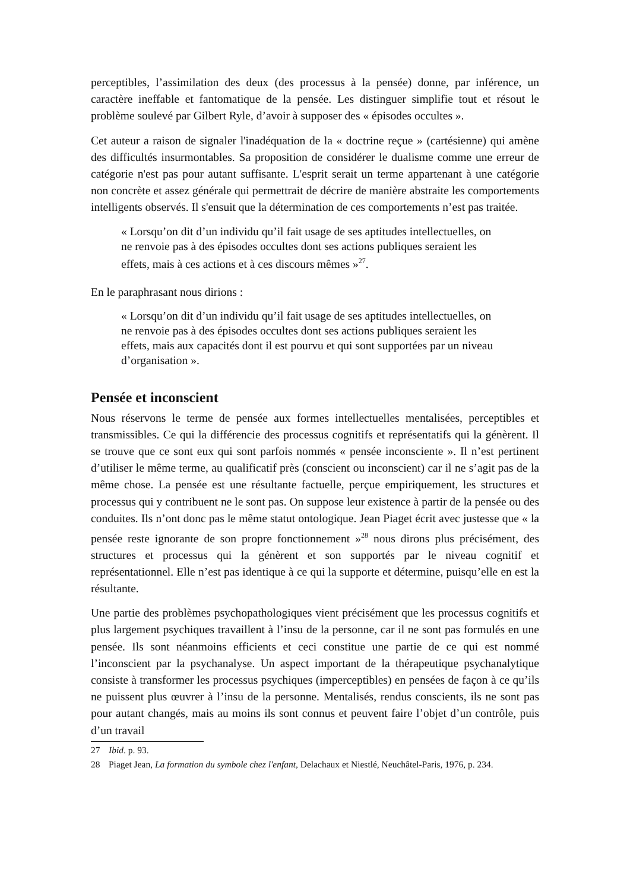perceptibles, l’assimilation des deux (des processus à la pensée) donne, par inférence, un caractère ineffable et fantomatique de la pensée. Les distinguer simplifie tout et résout le problème soulevé par Gilbert Ryle, d’avoir à supposer des « épisodes occultes ».
Cet auteur a raison de signaler l'inadéquation de la « doctrine reçue » (cartésienne) qui amène des difficultés insurmontables. Sa proposition de considérer le dualisme comme une erreur de catégorie n'est pas pour autant suffisante. L'esprit serait un terme appartenant à une catégorie non concrète et assez générale qui permettrait de décrire de manière abstraite les comportements intelligents observés. Il s'ensuit que la détermination de ces comportements n’est pas traitée.
« Lorsqu’on dit d’un individu qu’il fait usage de ses aptitudes intellectuelles, on ne renvoie pas à des épisodes occultes dont ses actions publiques seraient les effets, mais à ces actions et à ces discours mêmes »<sup>27</sup>.
En le paraphrasant nous dirions :
« Lorsqu’on dit d’un individu qu’il fait usage de ses aptitudes intellectuelles, on ne renvoie pas à des épisodes occultes dont ses actions publiques seraient les effets, mais aux capacités dont il est pourvu et qui sont supportées par un niveau d’organisation ».
Pensée et inconscient
Nous réservons le terme de pensée aux formes intellectuelles mentalisées, perceptibles et transmissibles. Ce qui la différencie des processus cognitifs et représentatifs qui la génèrent. Il se trouve que ce sont eux qui sont parfois nommés « pensée inconsciente ». Il n’est pertinent d’utiliser le même terme, au qualificatif près (conscient ou inconscient) car il ne s’agit pas de la même chose. La pensée est une résultante factuelle, perçue empiriquement, les structures et processus qui y contribuent ne le sont pas. On suppose leur existence à partir de la pensée ou des conduites. Ils n’ont donc pas le même statut ontologique. Jean Piaget écrit avec justesse que « la pensée reste ignorante de son propre fonctionnement »<sup>28</sup> nous dirons plus précisément, des structures et processus qui la génèrent et son supportés par le niveau cognitif et représentationnel. Elle n’est pas identique à ce qui la supporte et détermine, puisqu’elle en est la résultante.
Une partie des problèmes psychopathologiques vient précisément que les processus cognitifs et plus largement psychiques travaillent à l’insu de la personne, car il ne sont pas formulés en une pensée. Ils sont néanmoins efficients et ceci constitue une partie de ce qui est nommé l’inconscient par la psychanalyse. Un aspect important de la thérapeutique psychanalytique consiste à transformer les processus psychiques (imperceptibles) en pensées de façon à ce qu’ils ne puissent plus œuvrer à l’insu de la personne. Mentalisés, rendus conscients, ils ne sont pas pour autant changés, mais au moins ils sont connus et peuvent faire l’objet d’un contrôle, puis d’un travail
27 Ibid. p. 93.
28 Piaget Jean, La formation du symbole chez l'enfant, Delachaux et Niestlé, Neuchâtel-Paris, 1976, p. 234.